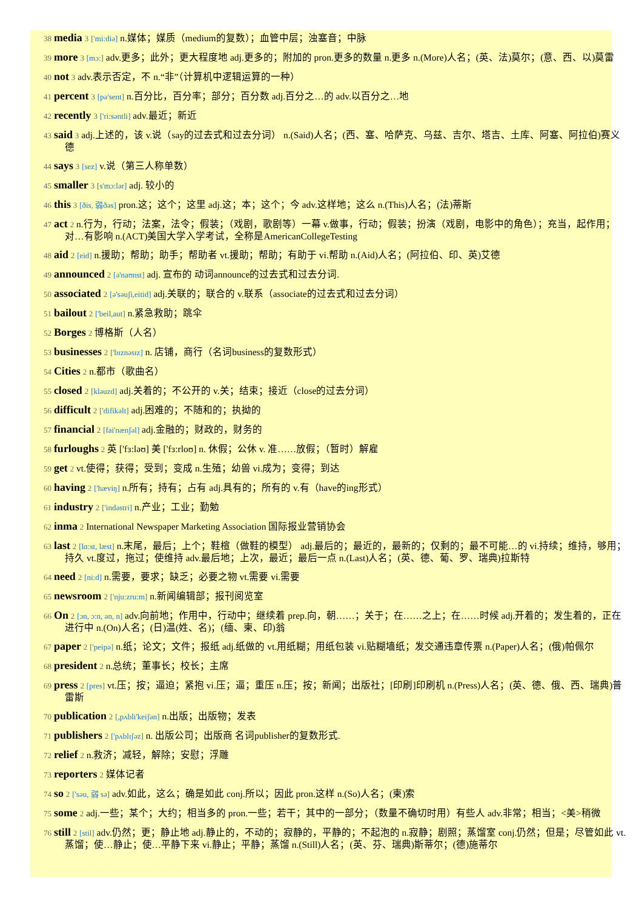38 media 3 ['mi:diə] n.媒体；媒质（medium的复数）；血管中层；浊塞音；中脉
39 more 3 [mɔ:] adv.更多；此外；更大程度地 adj.更多的；附加的 pron.更多的数量 n.更多 n.(More)人名；(英、法)莫尔；(意、西、以)莫雷
40 not 3 adv.表示否定，不 n.“非”（计算机中逻辑运算的一种）
41 percent 3 [pə'sent] n.百分比，百分率；部分；百分数 adj.百分之…的 adv.以百分之…地
42 recently 3 ['ri:səntli] adv.最近；新近
43 said 3 adj.上述的，该 v.说（say的过去式和过去分词） n.(Said)人名；(西、塞、哈萨克、乌兹、吉尔、塔吉、土库、阿塞、阿拉伯)赛义德
44 says 3 [sez] v.说（第三人称单数）
45 smaller 3 [s'mɔ:lər] adj. 较小的
46 this 3 [ðis, 弱ðəs] pron.这；这个；这里 adj.这；本；这个；今 adv.这样地；这么 n.(This)人名；(法)蒂斯
47 act 2 n.行为，行动；法案，法令；假装；（戏剧，歌剧等）一幕 v.做事，行动；假装；扮演（戏剧，电影中的角色）；充当，起作用；对…有影响 n.(ACT)美国大学入学考试，全称是AmericanCollegeTesting
48 aid 2 [eid] n.援助；帮助；助手；帮助者 vt.援助；帮助；有助于 vi.帮助 n.(Aid)人名；(阿拉伯、印、英)艾德
49 announced 2 [ə'naʊnst] adj. 宣布的 动词announce的过去式和过去分词.
50 associated 2 [ə'səuʃi,eitid] adj.关联的；联合的 v.联系（associate的过去式和过去分词）
51 bailout 2 ['beil,aut] n.紧急救助；跳伞
52 Borges 2 博格斯（人名）
53 businesses 2 ['bɪznəsɪz] n. 店铺，商行（名词business的复数形式）
54 Cities 2 n.都市（歌曲名）
55 closed 2 [kləuzd] adj.关着的；不公开的 v.关；结束；接近（close的过去分词）
56 difficult 2 ['difikəlt] adj.困难的；不随和的；执拗的
57 financial 2 [fai'nænʃəl] adj.金融的；财政的，财务的
58 furloughs 2 英 ['fɜ:ləʊ] 美 ['fɜ:rloʊ] n. 休假；公休 v. 准……放假；（暂时）解雇
59 get 2 vt.使得；获得；受到；变成 n.生殖；幼兽 vi.成为；变得；到达
60 having 2 ['hæviŋ] n.所有；持有；占有 adj.具有的；所有的 v.有（have的ing形式）
61 industry 2 ['indəstri] n.产业；工业；勤勉
62 inma 2 International Newspaper Marketing Association 国际报业营销协会
63 last 2 [lɑ:st, læst] n.末尾，最后；上个；鞋楦（做鞋的模型） adj.最后的；最近的，最新的；仅剩的；最不可能…的 vi.持续；维持，够用；持久 vt.度过，拖过；使维持 adv.最后地；上次，最近；最后一点 n.(Last)人名；(英、德、葡、罗、瑞典)拉斯特
64 need 2 [ni:d] n.需要，要求；缺乏；必要之物 vt.需要 vi.需要
65 newsroom 2 ['nju:zru:m] n.新闻编辑部；报刊阅览室
66 On 2 [ɔn, ɔ:n, ən, n] adv.向前地；作用中，行动中；继续着 prep.向，朝……；关于；在……之上；在……时候 adj.开着的；发生着的，正在进行中 n.(On)人名；(日)温(姓、名)；(缅、柬、印)翁
67 paper 2 ['peipə] n.纸；论文；文件；报纸 adj.纸做的 vt.用纸糊；用纸包装 vi.贴糊墙纸；发交通违章传票 n.(Paper)人名；(俄)帕佩尔
68 president 2 n.总统；董事长；校长；主席
69 press 2 [pres] vt.压；按；逼迫；紧抱 vi.压；逼；重压 n.压；按；新闻；出版社；[印刷]印刷机 n.(Press)人名；(英、德、俄、西、瑞典)普雷斯
70 publication 2 [,pʌbli'keiʃən] n.出版；出版物；发表
71 publishers 2 ['pʌblɪʃəz] n. 出版公司；出版商 名词publisher的复数形式.
72 relief 2 n.救济；减轻，解除；安慰；浮雕
73 reporters 2 媒体记者
74 so 2 ['səu, 弱 sə] adv.如此，这么；确是如此 conj.所以；因此 pron.这样 n.(So)人名；(柬)索
75 some 2 adj.一些；某个；大约；相当多的 pron.一些；若干；其中的一部分；（数量不确切时用）有些人 adv.非常；相当；<美>稍微
76 still 2 [stil] adv.仍然；更；静止地 adj.静止的，不动的；寂静的，平静的；不起泡的 n.寂静；剧照；蒸馏室 conj.仍然；但是；尽管如此 vt.蒸馏；使…静止；使…平静下来 vi.静止；平静；蒸馏 n.(Still)人名；(英、芬、瑞典)斯蒂尔；(德)施蒂尔